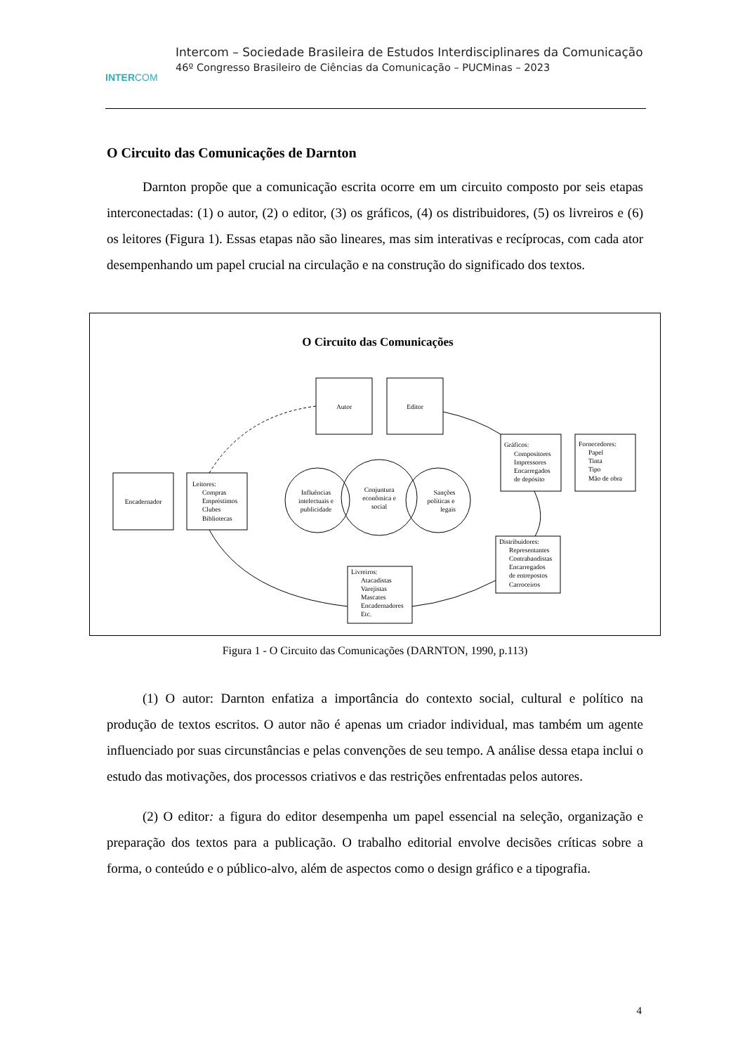INTERCOM
Intercom – Sociedade Brasileira de Estudos Interdisciplinares da Comunicação
46º Congresso Brasileiro de Ciências da Comunicação – PUCMinas – 2023
O Circuito das Comunicações de Darnton
Darnton propõe que a comunicação escrita ocorre em um circuito composto por seis etapas interconectadas: (1) o autor, (2) o editor, (3) os gráficos, (4) os distribuidores, (5) os livreiros e (6) os leitores (Figura 1). Essas etapas não são lineares, mas sim interativas e recíprocas, com cada ator desempenhando um papel crucial na circulação e na construção do significado dos textos.
O Circuito das Comunicações
Autor
Editor
Encadernador
Leitores:
Compras
Empréstimos
Clubes
Bibliotecas
Gráficos:
Compositores
Impressores
Encarregados
de depósito
Fornecedores:
Papel
Tinta
Tipo
Mão de obra
Distribuidores:
Representantes
Contrabandistas
Encarregados
de entrepostos
Carroceiros
Livreiros:
Atacadistas
Varejistas
Mascates
Encadernadores
Etc.
Influências
intelectuais e
publicidade
Conjuntura
econômica e
social
Sanções
políticas e
legais
Figura 1 - O Circuito das Comunicações (DARNTON, 1990, p.113)
(1) O autor: Darnton enfatiza a importância do contexto social, cultural e político na produção de textos escritos. O autor não é apenas um criador individual, mas também um agente influenciado por suas circunstâncias e pelas convenções de seu tempo. A análise dessa etapa inclui o estudo das motivações, dos processos criativos e das restrições enfrentadas pelos autores.
(2) O editor: a figura do editor desempenha um papel essencial na seleção, organização e preparação dos textos para a publicação. O trabalho editorial envolve decisões críticas sobre a forma, o conteúdo e o público-alvo, além de aspectos como o design gráfico e a tipografia.
4